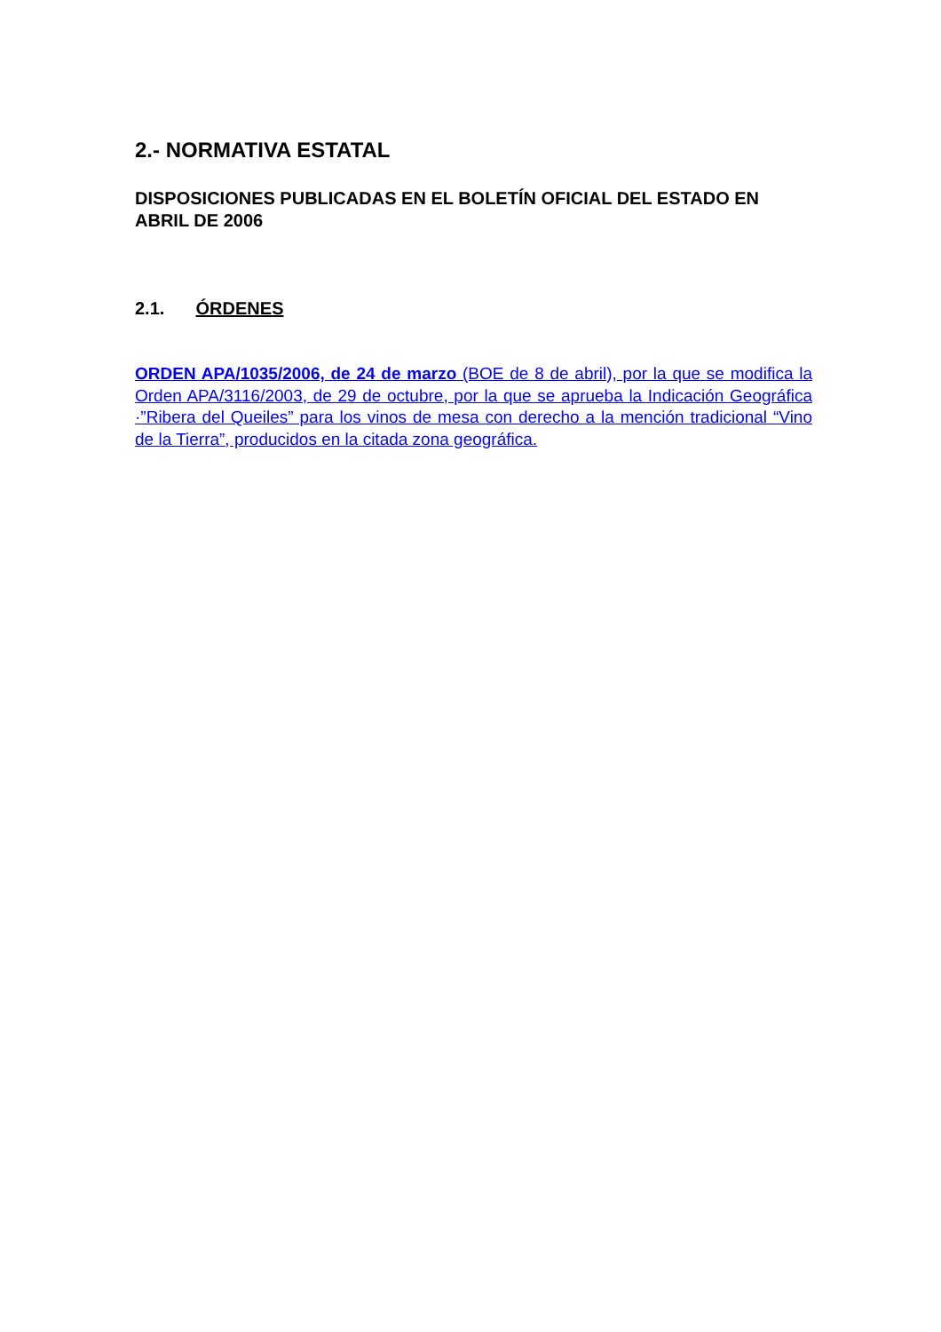2.- NORMATIVA ESTATAL
DISPOSICIONES PUBLICADAS EN EL BOLETÍN OFICIAL DEL ESTADO EN ABRIL DE 2006
2.1. ÓRDENES
ORDEN APA/1035/2006, de 24 de marzo (BOE de 8 de abril), por la que se modifica la Orden APA/3116/2003, de 29 de octubre, por la que se aprueba la Indicación Geográfica ·”Ribera del Queiles” para los vinos de mesa con derecho a la mención tradicional “Vino de la Tierra”, producidos en la citada zona geográfica.